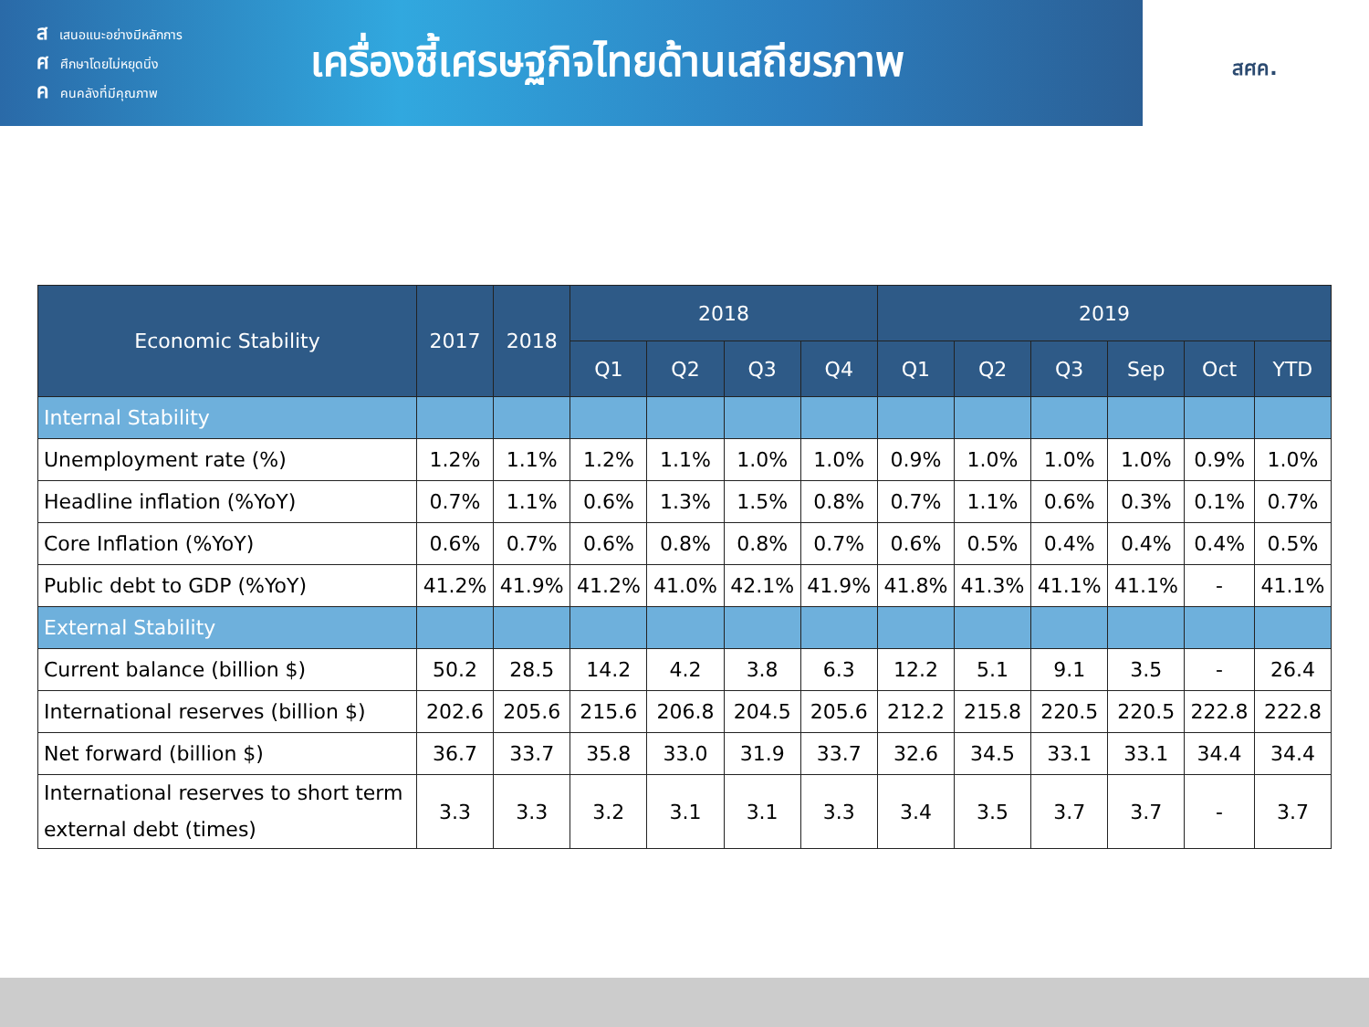สเสนอแนะอย่างมีหลักการ
ศศึกษาโดยไม่หยุดนิ่ง
คคนคลังที่มีคุณภาพ
เครื่องชี้เศรษฐกิจไทยด้านเสถียรภาพ
สศค.
| Economic Stability | 2017 | 2018 | 2018 | | | | 2019 | | | | | |
| --- | --- | --- | --- | --- | --- | --- | --- | --- | --- | --- | --- | --- |
| | | | Q1 | Q2 | Q3 | Q4 | Q1 | Q2 | Q3 | Sep | Oct | YTD |
| Internal Stability | | | | | | | | | | | | |
| Unemployment rate (%) | 1.2% | 1.1% | 1.2% | 1.1% | 1.0% | 1.0% | 0.9% | 1.0% | 1.0% | 1.0% | 0.9% | 1.0% |
| Headline inflation (%YoY) | 0.7% | 1.1% | 0.6% | 1.3% | 1.5% | 0.8% | 0.7% | 1.1% | 0.6% | 0.3% | 0.1% | 0.7% |
| Core Inflation (%YoY) | 0.6% | 0.7% | 0.6% | 0.8% | 0.8% | 0.7% | 0.6% | 0.5% | 0.4% | 0.4% | 0.4% | 0.5% |
| Public debt to GDP (%YoY) | 41.2% | 41.9% | 41.2% | 41.0% | 42.1% | 41.9% | 41.8% | 41.3% | 41.1% | 41.1% | - | 41.1% |
| External Stability | | | | | | | | | | | | |
| Current balance (billion $) | 50.2 | 28.5 | 14.2 | 4.2 | 3.8 | 6.3 | 12.2 | 5.1 | 9.1 | 3.5 | - | 26.4 |
| International reserves (billion $) | 202.6 | 205.6 | 215.6 | 206.8 | 204.5 | 205.6 | 212.2 | 215.8 | 220.5 | 220.5 | 222.8 | 222.8 |
| Net forward (billion $) | 36.7 | 33.7 | 35.8 | 33.0 | 31.9 | 33.7 | 32.6 | 34.5 | 33.1 | 33.1 | 34.4 | 34.4 |
| International reserves to short term external debt (times) | 3.3 | 3.3 | 3.2 | 3.1 | 3.1 | 3.3 | 3.4 | 3.5 | 3.7 | 3.7 | - | 3.7 |